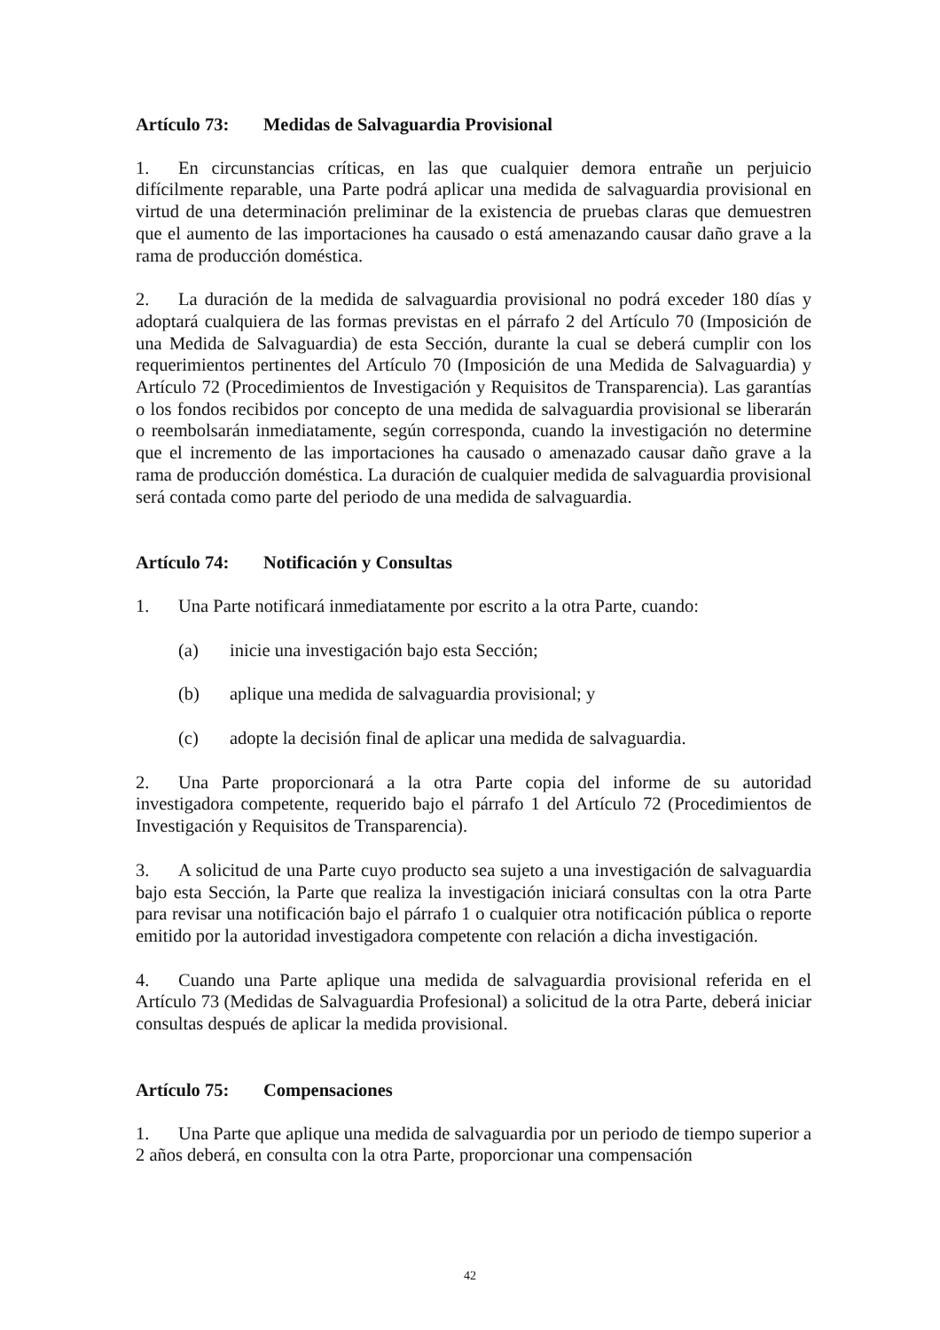Artículo 73: Medidas de Salvaguardia Provisional
1. En circunstancias críticas, en las que cualquier demora entrañe un perjuicio difícilmente reparable, una Parte podrá aplicar una medida de salvaguardia provisional en virtud de una determinación preliminar de la existencia de pruebas claras que demuestren que el aumento de las importaciones ha causado o está amenazando causar daño grave a la rama de producción doméstica.
2. La duración de la medida de salvaguardia provisional no podrá exceder 180 días y adoptará cualquiera de las formas previstas en el párrafo 2 del Artículo 70 (Imposición de una Medida de Salvaguardia) de esta Sección, durante la cual se deberá cumplir con los requerimientos pertinentes del Artículo 70 (Imposición de una Medida de Salvaguardia) y Artículo 72 (Procedimientos de Investigación y Requisitos de Transparencia). Las garantías o los fondos recibidos por concepto de una medida de salvaguardia provisional se liberarán o reembolsarán inmediatamente, según corresponda, cuando la investigación no determine que el incremento de las importaciones ha causado o amenazado causar daño grave a la rama de producción doméstica. La duración de cualquier medida de salvaguardia provisional será contada como parte del periodo de una medida de salvaguardia.
Artículo 74: Notificación y Consultas
1. Una Parte notificará inmediatamente por escrito a la otra Parte, cuando:
(a) inicie una investigación bajo esta Sección;
(b) aplique una medida de salvaguardia provisional; y
(c) adopte la decisión final de aplicar una medida de salvaguardia.
2. Una Parte proporcionará a la otra Parte copia del informe de su autoridad investigadora competente, requerido bajo el párrafo 1 del Artículo 72 (Procedimientos de Investigación y Requisitos de Transparencia).
3. A solicitud de una Parte cuyo producto sea sujeto a una investigación de salvaguardia bajo esta Sección, la Parte que realiza la investigación iniciará consultas con la otra Parte para revisar una notificación bajo el párrafo 1 o cualquier otra notificación pública o reporte emitido por la autoridad investigadora competente con relación a dicha investigación.
4. Cuando una Parte aplique una medida de salvaguardia provisional referida en el Artículo 73 (Medidas de Salvaguardia Profesional) a solicitud de la otra Parte, deberá iniciar consultas después de aplicar la medida provisional.
Artículo 75: Compensaciones
1. Una Parte que aplique una medida de salvaguardia por un periodo de tiempo superior a 2 años deberá, en consulta con la otra Parte, proporcionar una compensación
42